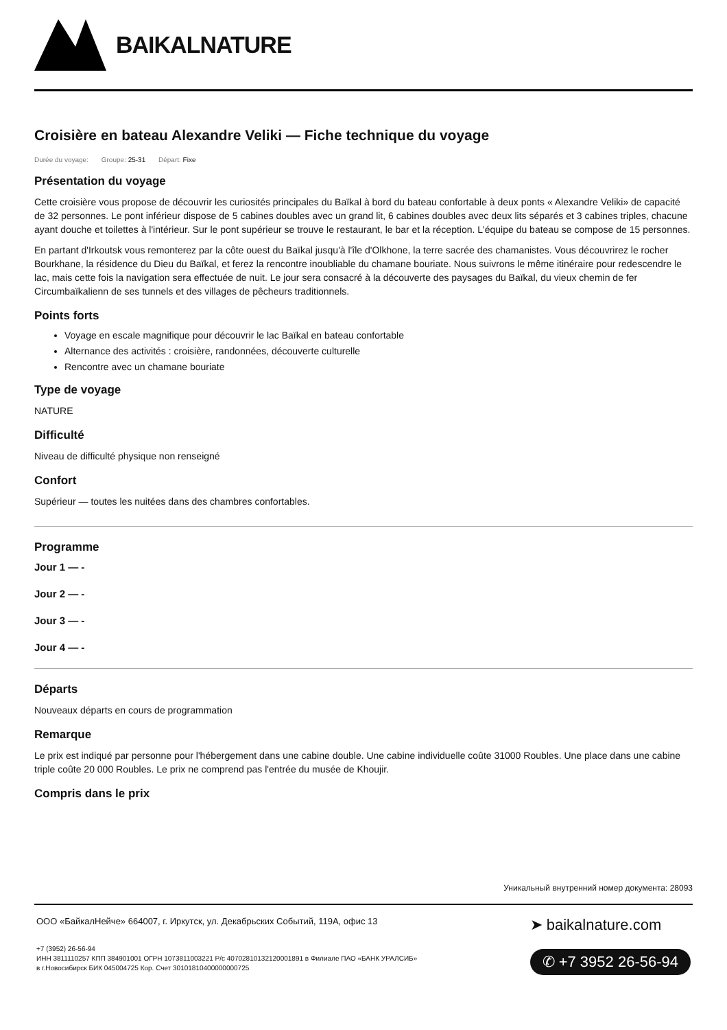BAIKALNATURE
Croisière en bateau Alexandre Veliki — Fiche technique du voyage
Durée du voyage: Groupe: 25-31 Départ: Fixe
Présentation du voyage
Cette croisière vous propose de découvrir les curiosités principales du Baïkal à bord du bateau confortable à deux ponts « Alexandre Veliki» de capacité de 32 personnes. Le pont inférieur dispose de 5 cabines doubles avec un grand lit, 6 cabines doubles avec deux lits séparés et 3 cabines triples, chacune ayant douche et toilettes à l'intérieur. Sur le pont supérieur se trouve le restaurant, le bar et la réception. L'équipe du bateau se compose de 15 personnes.
En partant d'Irkoutsk vous remonterez par la côte ouest du Baïkal jusqu'à l'île d'Olkhone, la terre sacrée des chamanistes. Vous découvrirez le rocher Bourkhane, la résidence du Dieu du Baïkal, et ferez la rencontre inoubliable du chamane bouriate. Nous suivrons le même itinéraire pour redescendre le lac, mais cette fois la navigation sera effectuée de nuit. Le jour sera consacré à la découverte des paysages du Baïkal, du vieux chemin de fer Circumbaïkalienn de ses tunnels et des villages de pêcheurs traditionnels.
Points forts
Voyage en escale magnifique pour découvrir le lac Baïkal en bateau confortable
Alternance des activités : croisière, randonnées, découverte culturelle
Rencontre avec un chamane bouriate
Type de voyage
NATURE
Difficulté
Niveau de difficulté physique non renseigné
Confort
Supérieur — toutes les nuitées dans des chambres confortables.
Programme
Jour 1 — -
Jour 2 — -
Jour 3 — -
Jour 4 — -
Départs
Nouveaux départs en cours de programmation
Remarque
Le prix est indiqué par personne pour l'hébergement dans une cabine double. Une cabine individuelle coûte 31000 Roubles. Une place dans une cabine triple coûte 20 000 Roubles. Le prix ne comprend pas l'entrée du musée de Khoujir.
Compris dans le prix
Уникальный внутренний номер документа: 28093
ООО «БайкалНейче» 664007, г. Иркутск, ул. Декабрьских Событий, 119А, офис 13
+7 (3952) 26-56-94
ИНН 3811110257 КПП 384901001 ОГРН 1073811003221 Р/с 40702810132120001891 в Филиале ПАО «БАНК УРАЛСИБ»
в г.Новосибирск БИК 045004725 Кор. Счет 30101810400000000725
➤ baikalnature.com
✆ +7 3952 26-56-94